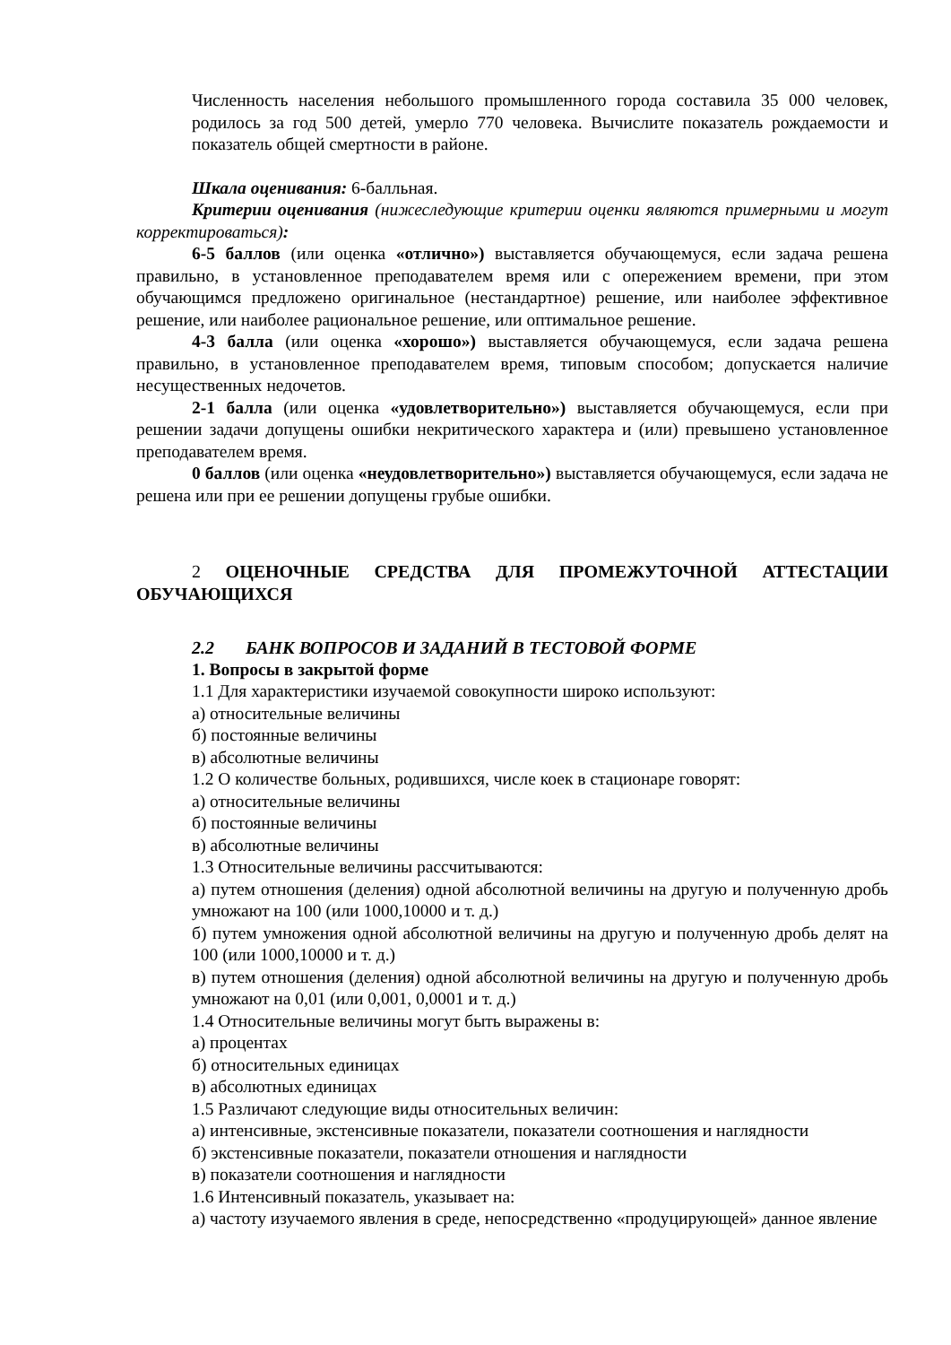Численность населения небольшого промышленного города составила 35 000 человек, родилось за год 500 детей, умерло 770 человека. Вычислите показатель рождаемости и показатель общей смертности в районе.
Шкала оценивания: 6-балльная.
Критерии оценивания (нижеследующие критерии оценки являются примерными и могут корректироваться):
6-5 баллов (или оценка «отлично») выставляется обучающемуся, если задача решена правильно, в установленное преподавателем время или с опережением времени, при этом обучающимся предложено оригинальное (нестандартное) решение, или наиболее эффективное решение, или наиболее рациональное решение, или оптимальное решение.
4-3 балла (или оценка «хорошо») выставляется обучающемуся, если задача решена правильно, в установленное преподавателем время, типовым способом; допускается наличие несущественных недочетов.
2-1 балла (или оценка «удовлетворительно») выставляется обучающемуся, если при решении задачи допущены ошибки некритического характера и (или) превышено установленное преподавателем время.
0 баллов (или оценка «неудовлетворительно») выставляется обучающемуся, если задача не решена или при ее решении допущены грубые ошибки.
2 ОЦЕНОЧНЫЕ СРЕДСТВА ДЛЯ ПРОМЕЖУТОЧНОЙ АТТЕСТАЦИИ ОБУЧАЮЩИХСЯ
2.2 БАНК ВОПРОСОВ И ЗАДАНИЙ В ТЕСТОВОЙ ФОРМЕ
1. Вопросы в закрытой форме
1.1 Для характеристики изучаемой совокупности широко используют:
а) относительные величины
б) постоянные величины
в) абсолютные величины
1.2 О количестве больных, родившихся, числе коек в стационаре говорят:
а) относительные величины
б) постоянные величины
в) абсолютные величины
1.3 Относительные величины рассчитываются:
а) путем отношения (деления) одной абсолютной величины на другую и полученную дробь умножают на 100 (или 1000,10000 и т. д.)
б) путем умножения одной абсолютной величины на другую и полученную дробь делят на 100 (или 1000,10000 и т. д.)
в) путем отношения (деления) одной абсолютной величины на другую и полученную дробь умножают на 0,01 (или 0,001, 0,0001 и т. д.)
1.4 Относительные величины могут быть выражены в:
а) процентах
б) относительных единицах
в) абсолютных единицах
1.5 Различают следующие виды относительных величин:
а) интенсивные, экстенсивные показатели, показатели соотношения и наглядности
б) экстенсивные показатели, показатели отношения и наглядности
в) показатели соотношения и наглядности
1.6 Интенсивный показатель, указывает на:
а) частоту изучаемого явления в среде, непосредственно «продуцирующей» данное явление